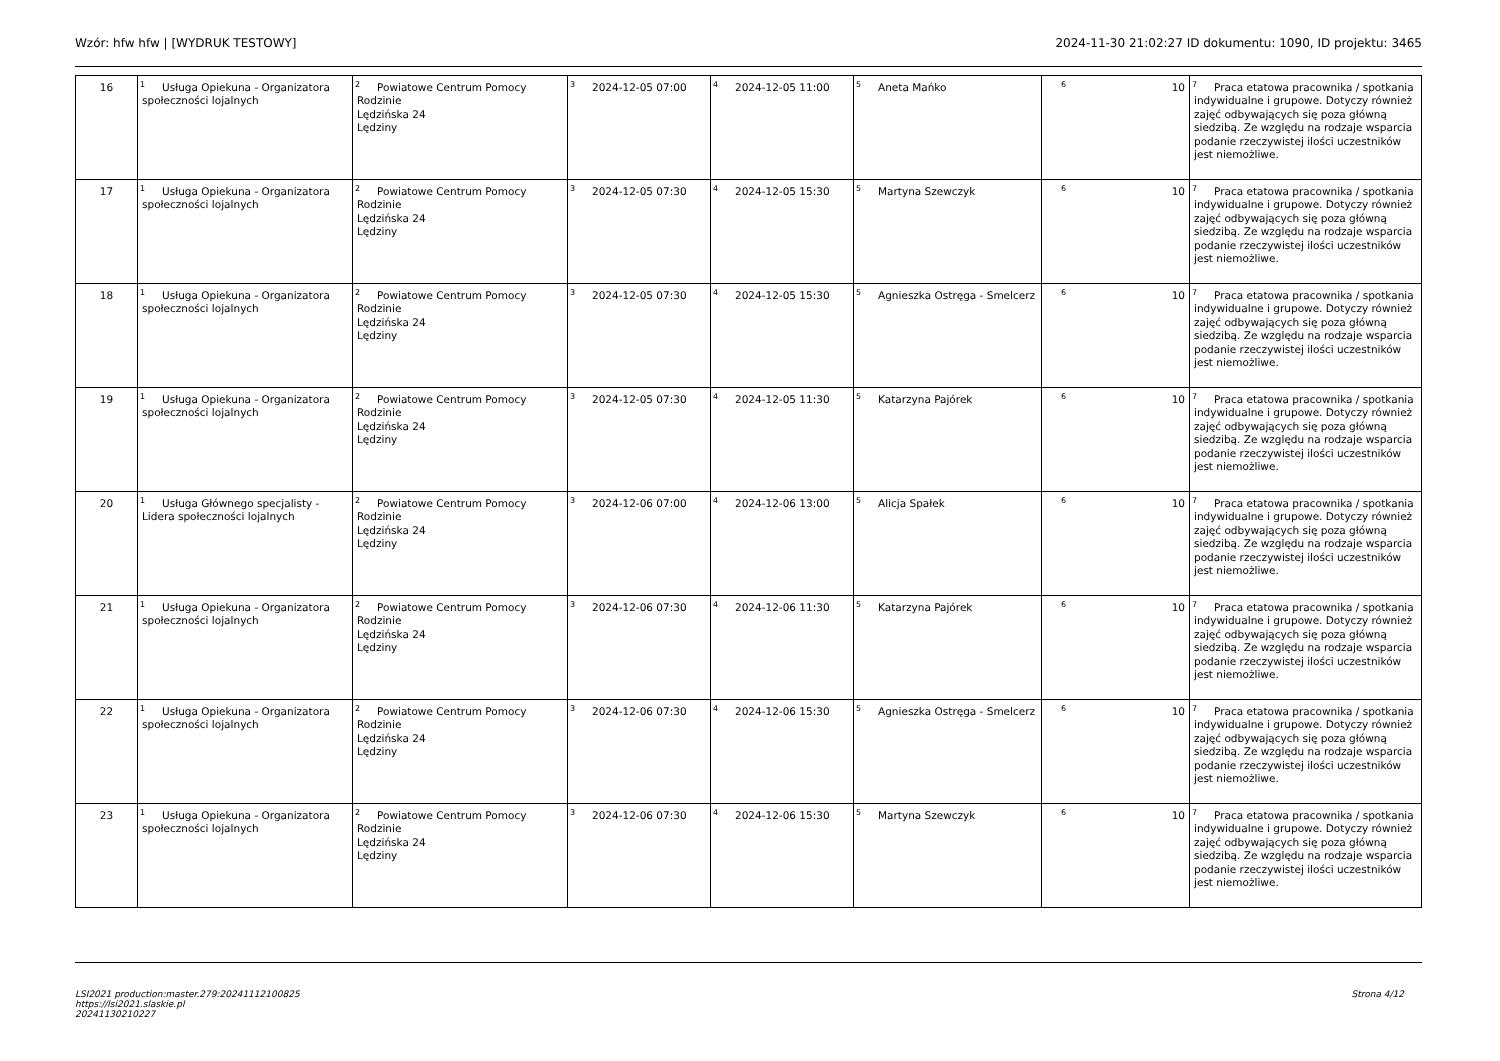Wzór: hfw hfw | [WYDRUK TESTOWY] 2024-11-30 21:02:27 ID dokumentu: 1090, ID projektu: 3465
| 16 | <sup>1</sup> Usługa Opiekuna - Organizatora społeczności lojalnych | <sup>2</sup> Powiatowe Centrum Pomocy Rodzinie Lędzińska 24 Lędziny | <sup>3</sup> 2024-12-05 07:00 | <sup>4</sup> 2024-12-05 11:00 | <sup>5</sup> Aneta Mańko | <sup>6</sup> 10 | <sup>7</sup> Praca etatowa pracownika / spotkania indywidualne i grupowe. Dotyczy również zajęć odbywających się poza główną siedzibą. Ze względu na rodzaje wsparcia podanie rzeczywistej ilości uczestników jest niemożliwe. |
| 17 | <sup>1</sup> Usługa Opiekuna - Organizatora społeczności lojalnych | <sup>2</sup> Powiatowe Centrum Pomocy Rodzinie Lędzińska 24 Lędziny | <sup>3</sup> 2024-12-05 07:30 | <sup>4</sup> 2024-12-05 15:30 | <sup>5</sup> Martyna Szewczyk | <sup>6</sup> 10 | <sup>7</sup> Praca etatowa pracownika / spotkania indywidualne i grupowe. Dotyczy również zajęć odbywających się poza główną siedzibą. Ze względu na rodzaje wsparcia podanie rzeczywistej ilości uczestników jest niemożliwe. |
| 18 | <sup>1</sup> Usługa Opiekuna - Organizatora społeczności lojalnych | <sup>2</sup> Powiatowe Centrum Pomocy Rodzinie Lędzińska 24 Lędziny | <sup>3</sup> 2024-12-05 07:30 | <sup>4</sup> 2024-12-05 15:30 | <sup>5</sup> Agnieszka Ostręga - Smelcerz | <sup>6</sup> 10 | <sup>7</sup> Praca etatowa pracownika / spotkania indywidualne i grupowe. Dotyczy również zajęć odbywających się poza główną siedzibą. Ze względu na rodzaje wsparcia podanie rzeczywistej ilości uczestników jest niemożliwe. |
| 19 | <sup>1</sup> Usługa Opiekuna - Organizatora społeczności lojalnych | <sup>2</sup> Powiatowe Centrum Pomocy Rodzinie Lędzińska 24 Lędziny | <sup>3</sup> 2024-12-05 07:30 | <sup>4</sup> 2024-12-05 11:30 | <sup>5</sup> Katarzyna Pajórek | <sup>6</sup> 10 | <sup>7</sup> Praca etatowa pracownika / spotkania indywidualne i grupowe. Dotyczy również zajęć odbywających się poza główną siedzibą. Ze względu na rodzaje wsparcia podanie rzeczywistej ilości uczestników jest niemożliwe. |
| 20 | <sup>1</sup> Usługa Głównego specjalisty - Lidera społeczności lojalnych | <sup>2</sup> Powiatowe Centrum Pomocy Rodzinie Lędzińska 24 Lędziny | <sup>3</sup> 2024-12-06 07:00 | <sup>4</sup> 2024-12-06 13:00 | <sup>5</sup> Alicja Spałek | <sup>6</sup> 10 | <sup>7</sup> Praca etatowa pracownika / spotkania indywidualne i grupowe. Dotyczy również zajęć odbywających się poza główną siedzibą. Ze względu na rodzaje wsparcia podanie rzeczywistej ilości uczestników jest niemożliwe. |
| 21 | <sup>1</sup> Usługa Opiekuna - Organizatora społeczności lojalnych | <sup>2</sup> Powiatowe Centrum Pomocy Rodzinie Lędzińska 24 Lędziny | <sup>3</sup> 2024-12-06 07:30 | <sup>4</sup> 2024-12-06 11:30 | <sup>5</sup> Katarzyna Pajórek | <sup>6</sup> 10 | <sup>7</sup> Praca etatowa pracownika / spotkania indywidualne i grupowe. Dotyczy również zajęć odbywających się poza główną siedzibą. Ze względu na rodzaje wsparcia podanie rzeczywistej ilości uczestników jest niemożliwe. |
| 22 | <sup>1</sup> Usługa Opiekuna - Organizatora społeczności lojalnych | <sup>2</sup> Powiatowe Centrum Pomocy Rodzinie Lędzińska 24 Lędziny | <sup>3</sup> 2024-12-06 07:30 | <sup>4</sup> 2024-12-06 15:30 | <sup>5</sup> Agnieszka Ostręga - Smelcerz | <sup>6</sup> 10 | <sup>7</sup> Praca etatowa pracownika / spotkania indywidualne i grupowe. Dotyczy również zajęć odbywających się poza główną siedzibą. Ze względu na rodzaje wsparcia podanie rzeczywistej ilości uczestników jest niemożliwe. |
| 23 | <sup>1</sup> Usługa Opiekuna - Organizatora społeczności lojalnych | <sup>2</sup> Powiatowe Centrum Pomocy Rodzinie Lędzińska 24 Lędziny | <sup>3</sup> 2024-12-06 07:30 | <sup>4</sup> 2024-12-06 15:30 | <sup>5</sup> Martyna Szewczyk | <sup>6</sup> 10 | <sup>7</sup> Praca etatowa pracownika / spotkania indywidualne i grupowe. Dotyczy również zajęć odbywających się poza główną siedzibą. Ze względu na rodzaje wsparcia podanie rzeczywistej ilości uczestników jest niemożliwe. |
LSI2021 production:master.279:20241112100825
https://lsi2021.slaskie.pl
20241130210227
Strona 4/12